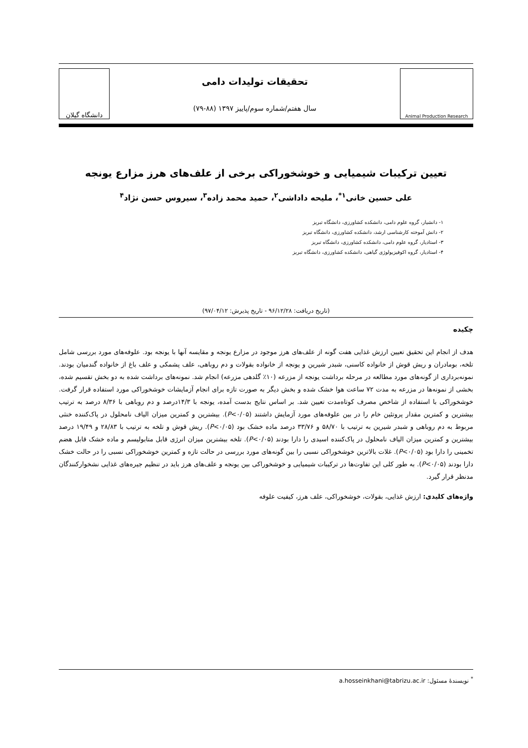Animal Production Research
تحقیقات تولیدات دامی
سال هفتم/شماره سوم/پاییز ۱۳۹۷ (۸۸-۷۹)
دانشگاه گیلان
تعیین ترکیبات شیمیایی و خوشخوراکی برخی از علف‌های هرز مزارع یونجه
علی حسین خانی<sup>۱*</sup>، ملیحه داداشی<sup>۲</sup>، حمید محمد زاده<sup>۳</sup>، سیروس حسن نژاد<sup>۴</sup>
۱- دانشیار، گروه علوم دامی، دانشکده کشاورزی، دانشگاه تبریز
۲- دانش آموخته کارشناسی ارشد، دانشکده کشاورزی، دانشگاه تبریز
۳- استادیار، گروه علوم دامی، دانشکده کشاورزی، دانشگاه تبریز
۴- استادیار، گروه اکوفیزیولوژی گیاهی، دانشکده کشاورزی، دانشگاه تبریز
(تاریخ دریافت: ۹۶/۱۲/۲۸ - تاریخ پذیرش: ۹۷/۰۴/۱۲)
چکیده
هدف از انجام این تحقیق تعیین ارزش غذایی هفت گونه از علف‌های هرز موجود در مزارع یونجه و مقایسه آنها با یونجه بود. علوفه‌های مورد بررسی شامل تلخه، بومادران و ریش قوش از خانواده کاسنی، شبدر شیرین و یونجه از خانواده بقولات و دم روباهی، علف پشمکی و علف باغ از خانواده گندمیان بودند. نمونه‌برداری از گونه‌های مورد مطالعه در مرحله برداشت یونجه از مزرعه (۱۰٪ گلدهی مزرعه) انجام شد. نمونه‌های برداشت شده به دو بخش تقسیم شده، بخشی از نمونه‌ها در مزرعه به مدت ۷۲ ساعت هوا خشک شده و بخش دیگر به صورت تازه برای انجام آزمایشات خوشخوراکی مورد استفاده قرار گرفت. خوشخوراکی با استفاده از شاخص مصرف کوتاه‌مدت تعیین شد. بر اساس نتایج بدست آمده، یونجه با ۱۴/۳درصد و دم روباهی با ۸/۳۶ درصد به ترتیب بیشترین و کمترین مقدار پروتئین خام را در بین علوفه‌های مورد آزمایش داشتند (P<۰/۰۵). بیشترین و کمترین میزان الیاف نامحلول در پاک‌کننده خنثی مربوط به دم روباهی و شبدر شیرین به ترتیب با ۵۸/۷۰ و ۳۳/۷۶ درصد ماده خشک بود (P<۰/۰۵). ریش قوش و تلخه به ترتیب با ۲۸/۸۳ و ۱۹/۴۹ درصد بیشترین و کمترین میزان الیاف نامحلول در پاک‌کننده اسیدی را دارا بودند (P<۰/۰۵). تلخه بیشترین میزان انرژی قابل متابولیسم و ماده خشک قابل هضم تخمینی را دارا بود (P<۰/۰۵). غلات بالاترین خوشخوراکی نسبی را بین گونه‌های مورد بررسی در حالت تازه و کمترین خوشخوراکی نسبی را در حالت خشک دارا بودند (P<۰/۰۵). به طور کلی این تفاوت‌ها در ترکیبات شیمیایی و خوشخوراکی بین یونجه و علف‌های هرز باید در تنظیم جیره‌های غذایی نشخوارکنندگان مدنظر قرار گیرد.
واژه‌های کلیدی: ارزش غذایی، بقولات، خوشخوراکی، علف هرز، کیفیت علوفه
<sup>*</sup> نویسندهٔ مسئول: a.hosseinkhani@tabrizu.ac.ir